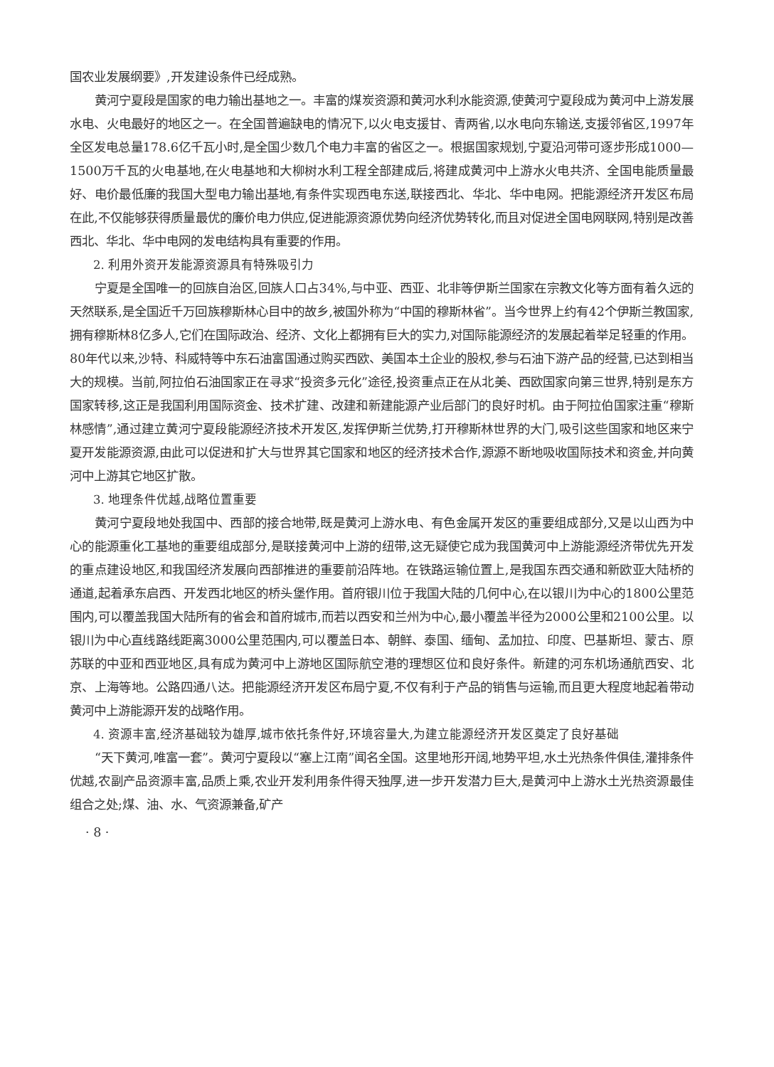国农业发展纲要》,开发建设条件已经成熟。
黄河宁夏段是国家的电力输出基地之一。丰富的煤炭资源和黄河水利水能资源,使黄河宁夏段成为黄河中上游发展水电、火电最好的地区之一。在全国普遍缺电的情况下,以火电支援甘、青两省,以水电向东输送,支援邻省区,1997年全区发电总量178.6亿千瓦小时,是全国少数几个电力丰富的省区之一。根据国家规划,宁夏沿河带可逐步形成1000—1500万千瓦的火电基地,在火电基地和大柳树水利工程全部建成后,将建成黄河中上游水火电共济、全国电能质量最好、电价最低廉的我国大型电力输出基地,有条件实现西电东送,联接西北、华北、华中电网。把能源经济开发区布局在此,不仅能够获得质量最优的廉价电力供应,促进能源资源优势向经济优势转化,而且对促进全国电网联网,特别是改善西北、华北、华中电网的发电结构具有重要的作用。
2. 利用外资开发能源资源具有特殊吸引力
宁夏是全国唯一的回族自治区,回族人口占34%,与中亚、西亚、北非等伊斯兰国家在宗教文化等方面有着久远的天然联系,是全国近千万回族穆斯林心目中的故乡,被国外称为“中国的穆斯林省”。当今世界上约有42个伊斯兰教国家,拥有穆斯林8亿多人,它们在国际政治、经济、文化上都拥有巨大的实力,对国际能源经济的发展起着举足轻重的作用。80年代以来,沙特、科威特等中东石油富国通过购买西欧、美国本土企业的股权,参与石油下游产品的经营,已达到相当大的规模。当前,阿拉伯石油国家正在寻求“投资多元化”途径,投资重点正在从北美、西欧国家向第三世界,特别是东方国家转移,这正是我国利用国际资金、技术扩建、改建和新建能源产业后部门的良好时机。由于阿拉伯国家注重“穆斯林感情”,通过建立黄河宁夏段能源经济技术开发区,发挥伊斯兰优势,打开穆斯林世界的大门,吸引这些国家和地区来宁夏开发能源资源,由此可以促进和扩大与世界其它国家和地区的经济技术合作,源源不断地吸收国际技术和资金,并向黄河中上游其它地区扩散。
3. 地理条件优越,战略位置重要
黄河宁夏段地处我国中、西部的接合地带,既是黄河上游水电、有色金属开发区的重要组成部分,又是以山西为中心的能源重化工基地的重要组成部分,是联接黄河中上游的纽带,这无疑使它成为我国黄河中上游能源经济带优先开发的重点建设地区,和我国经济发展向西部推进的重要前沿阵地。在铁路运输位置上,是我国东西交通和新欧亚大陆桥的通道,起着承东启西、开发西北地区的桥头堡作用。首府银川位于我国大陆的几何中心,在以银川为中心的1800公里范围内,可以覆盖我国大陆所有的省会和首府城市,而若以西安和兰州为中心,最小覆盖半径为2000公里和2100公里。以银川为中心直线路线距离3000公里范围内,可以覆盖日本、朝鲜、泰国、缅甸、孟加拉、印度、巴基斯坦、蒙古、原苏联的中亚和西亚地区,具有成为黄河中上游地区国际航空港的理想区位和良好条件。新建的河东机场通航西安、北京、上海等地。公路四通八达。把能源经济开发区布局宁夏,不仅有利于产品的销售与运输,而且更大程度地起着带动黄河中上游能源开发的战略作用。
4. 资源丰富,经济基础较为雄厚,城市依托条件好,环境容量大,为建立能源经济开发区奠定了良好基础
“天下黄河,唯富一套”。黄河宁夏段以“塞上江南”闻名全国。这里地形开阔,地势平坦,水土光热条件俱佳,灌排条件优越,农副产品资源丰富,品质上乘,农业开发利用条件得天独厚,进一步开发潜力巨大,是黄河中上游水土光热资源最佳组合之处;煤、油、水、气资源兼备,矿产
· 8 ·